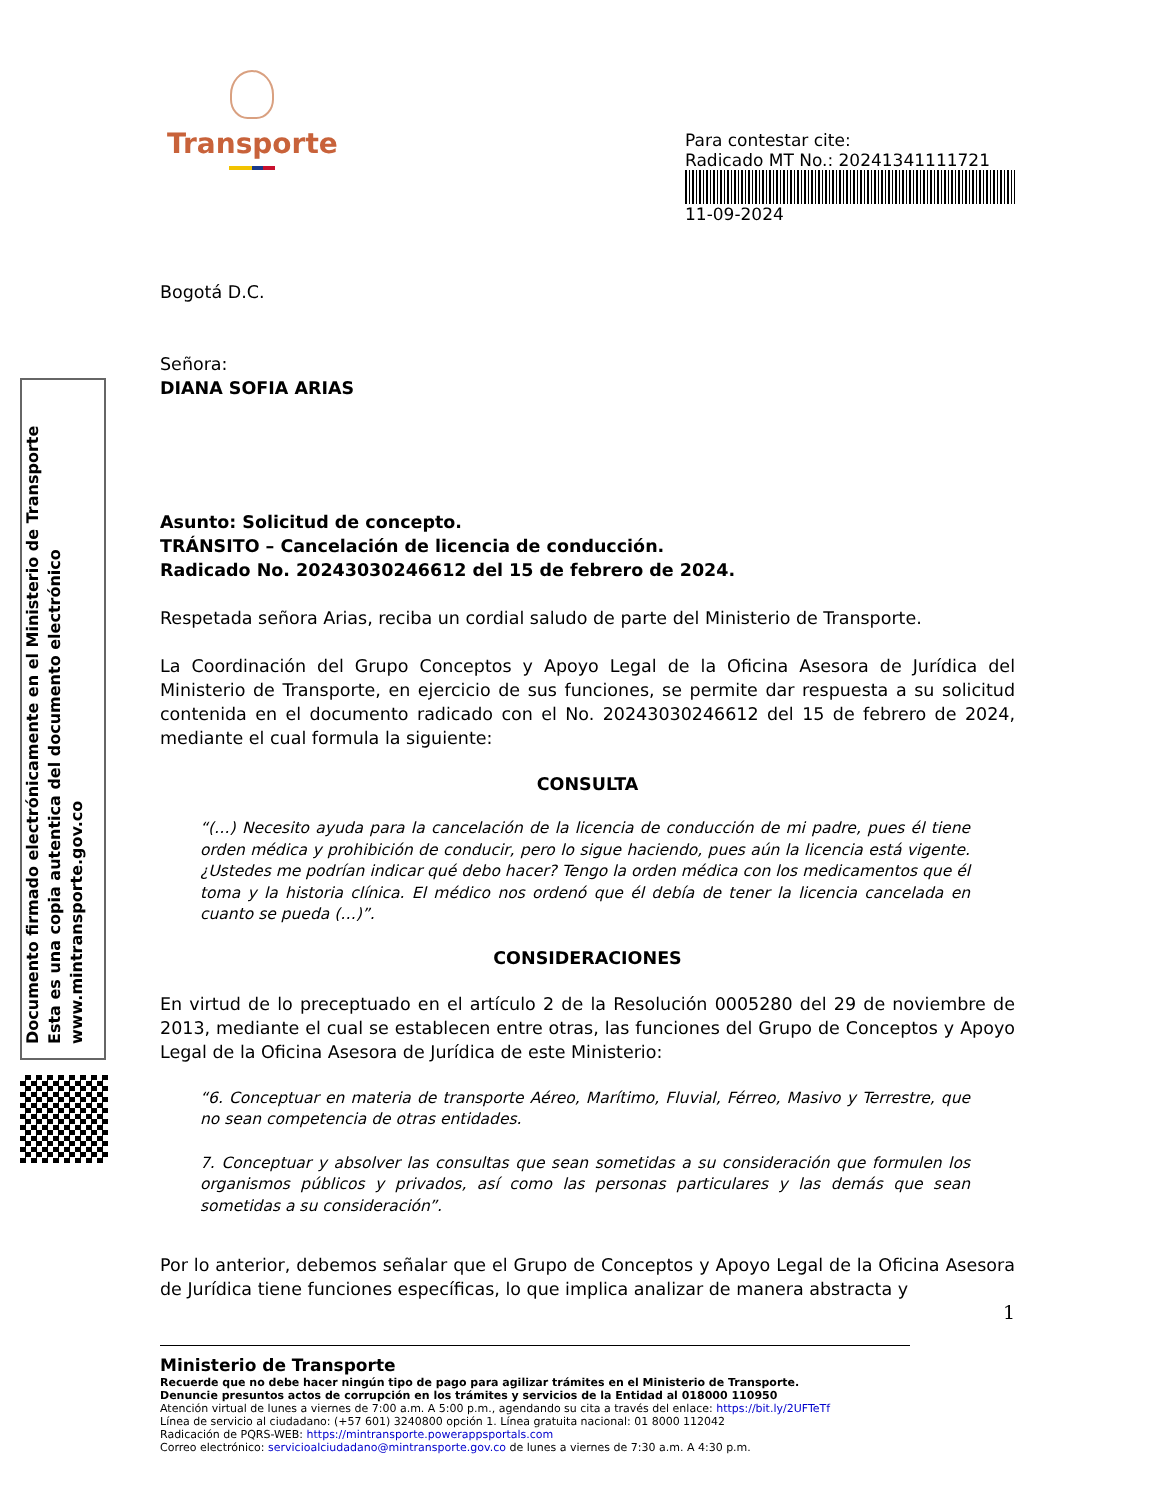Documento firmado electrónicamente en el Ministerio de Transporte
Esta es una copia autentica del documento electrónico
www.mintransporte.gov.co
Transporte
Para contestar cite:
Radicado MT No.: 20241341111721
11-09-2024
Bogotá D.C.
Señora:
DIANA SOFIA ARIAS
Asunto: Solicitud de concepto.
TRÁNSITO – Cancelación de licencia de conducción.
Radicado No. 20243030246612 del 15 de febrero de 2024.
Respetada señora Arias, reciba un cordial saludo de parte del Ministerio de Transporte.
La Coordinación del Grupo Conceptos y Apoyo Legal de la Oficina Asesora de Jurídica del Ministerio de Transporte, en ejercicio de sus funciones, se permite dar respuesta a su solicitud contenida en el documento radicado con el No. 20243030246612 del 15 de febrero de 2024, mediante el cual formula la siguiente:
CONSULTA
“(…) Necesito ayuda para la cancelación de la licencia de conducción de mi padre, pues él tiene orden médica y prohibición de conducir, pero lo sigue haciendo, pues aún la licencia está vigente. ¿Ustedes me podrían indicar qué debo hacer? Tengo la orden médica con los medicamentos que él toma y la historia clínica. El médico nos ordenó que él debía de tener la licencia cancelada en cuanto se pueda (…)”.
CONSIDERACIONES
En virtud de lo preceptuado en el artículo 2 de la Resolución 0005280 del 29 de noviembre de 2013, mediante el cual se establecen entre otras, las funciones del Grupo de Conceptos y Apoyo Legal de la Oficina Asesora de Jurídica de este Ministerio:
“6. Conceptuar en materia de transporte Aéreo, Marítimo, Fluvial, Férreo, Masivo y Terrestre, que no sean competencia de otras entidades.
7. Conceptuar y absolver las consultas que sean sometidas a su consideración que formulen los organismos públicos y privados, así como las personas particulares y las demás que sean sometidas a su consideración”.
Por lo anterior, debemos señalar que el Grupo de Conceptos y Apoyo Legal de la Oficina Asesora de Jurídica tiene funciones específicas, lo que implica analizar de manera abstracta y
1
Ministerio de Transporte
Recuerde que no debe hacer ningún tipo de pago para agilizar trámites en el Ministerio de Transporte.
Denuncie presuntos actos de corrupción en los trámites y servicios de la Entidad al 018000 110950
Atención virtual de lunes a viernes de 7:00 a.m. A 5:00 p.m., agendando su cita a través del enlace: https://bit.ly/2UFTeTf
Línea de servicio al ciudadano: (+57 601) 3240800 opción 1. Línea gratuita nacional: 01 8000 112042
Radicación de PQRS-WEB: https://mintransporte.powerappsportals.com
Correo electrónico: servicioalciudadano@mintransporte.gov.co de lunes a viernes de 7:30 a.m. A 4:30 p.m.